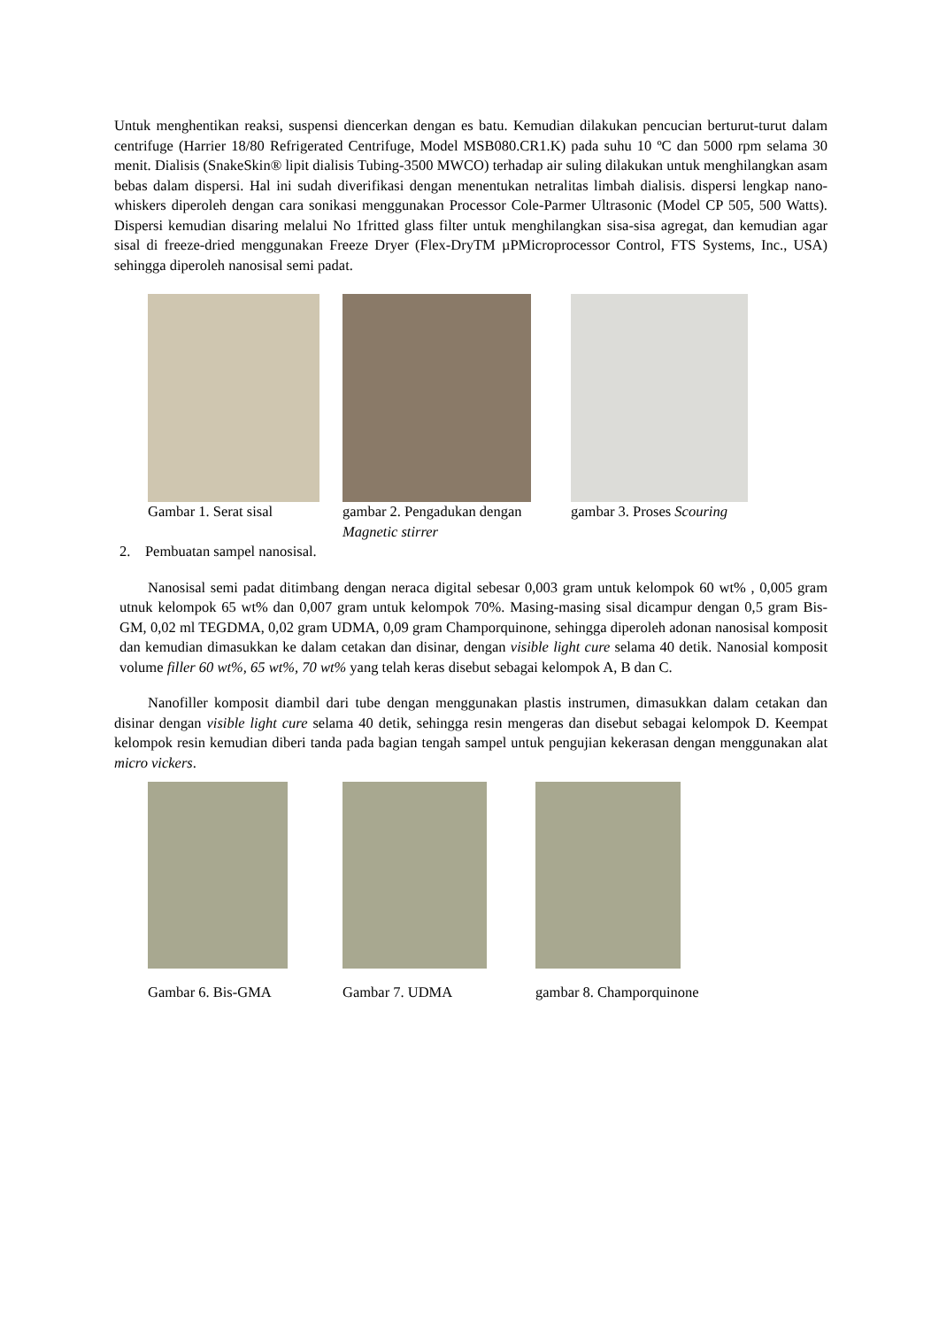Untuk menghentikan reaksi, suspensi diencerkan dengan es batu. Kemudian dilakukan pencucian berturut-turut dalam centrifuge (Harrier 18/80 Refrigerated Centrifuge, Model MSB080.CR1.K) pada suhu 10 ºC dan 5000 rpm selama 30 menit. Dialisis (SnakeSkin® lipit dialisis Tubing-3500 MWCO) terhadap air suling dilakukan untuk menghilangkan asam bebas dalam dispersi. Hal ini sudah diverifikasi dengan menentukan netralitas limbah dialisis. dispersi lengkap nano-whiskers diperoleh dengan cara sonikasi menggunakan Processor Cole-Parmer Ultrasonic (Model CP 505, 500 Watts). Dispersi kemudian disaring melalui No 1fritted glass filter untuk menghilangkan sisa-sisa agregat, dan kemudian agar sisal di freeze-dried menggunakan Freeze Dryer (Flex-DryTM µPMicroprocessor Control, FTS Systems, Inc., USA) sehingga diperoleh nanosisal semi padat.
Gambar 1. Serat sisal gambar 2. Pengadukan dengan Magnetic stirrer
gambar 3. Proses Scouring
2. Pembuatan sampel nanosisal.
Nanosisal semi padat ditimbang dengan neraca digital sebesar 0,003 gram untuk kelompok 60 wt% , 0,005 gram utnuk kelompok 65 wt% dan 0,007 gram untuk kelompok 70%. Masing-masing sisal dicampur dengan 0,5 gram Bis-GM, 0,02 ml TEGDMA, 0,02 gram UDMA, 0,09 gram Champorquinone, sehingga diperoleh adonan nanosisal komposit dan kemudian dimasukkan ke dalam cetakan dan disinar, dengan visible light cure selama 40 detik. Nanosial komposit volume filler 60 wt%, 65 wt%, 70 wt% yang telah keras disebut sebagai kelompok A, B dan C.
Nanofiller komposit diambil dari tube dengan menggunakan plastis instrumen, dimasukkan dalam cetakan dan disinar dengan visible light cure selama 40 detik, sehingga resin mengeras dan disebut sebagai kelompok D. Keempat kelompok resin kemudian diberi tanda pada bagian tengah sampel untuk pengujian kekerasan dengan menggunakan alat micro vickers.
Gambar 6. Bis-GMA Gambar 7. UDMA gambar 8. Champorquinone